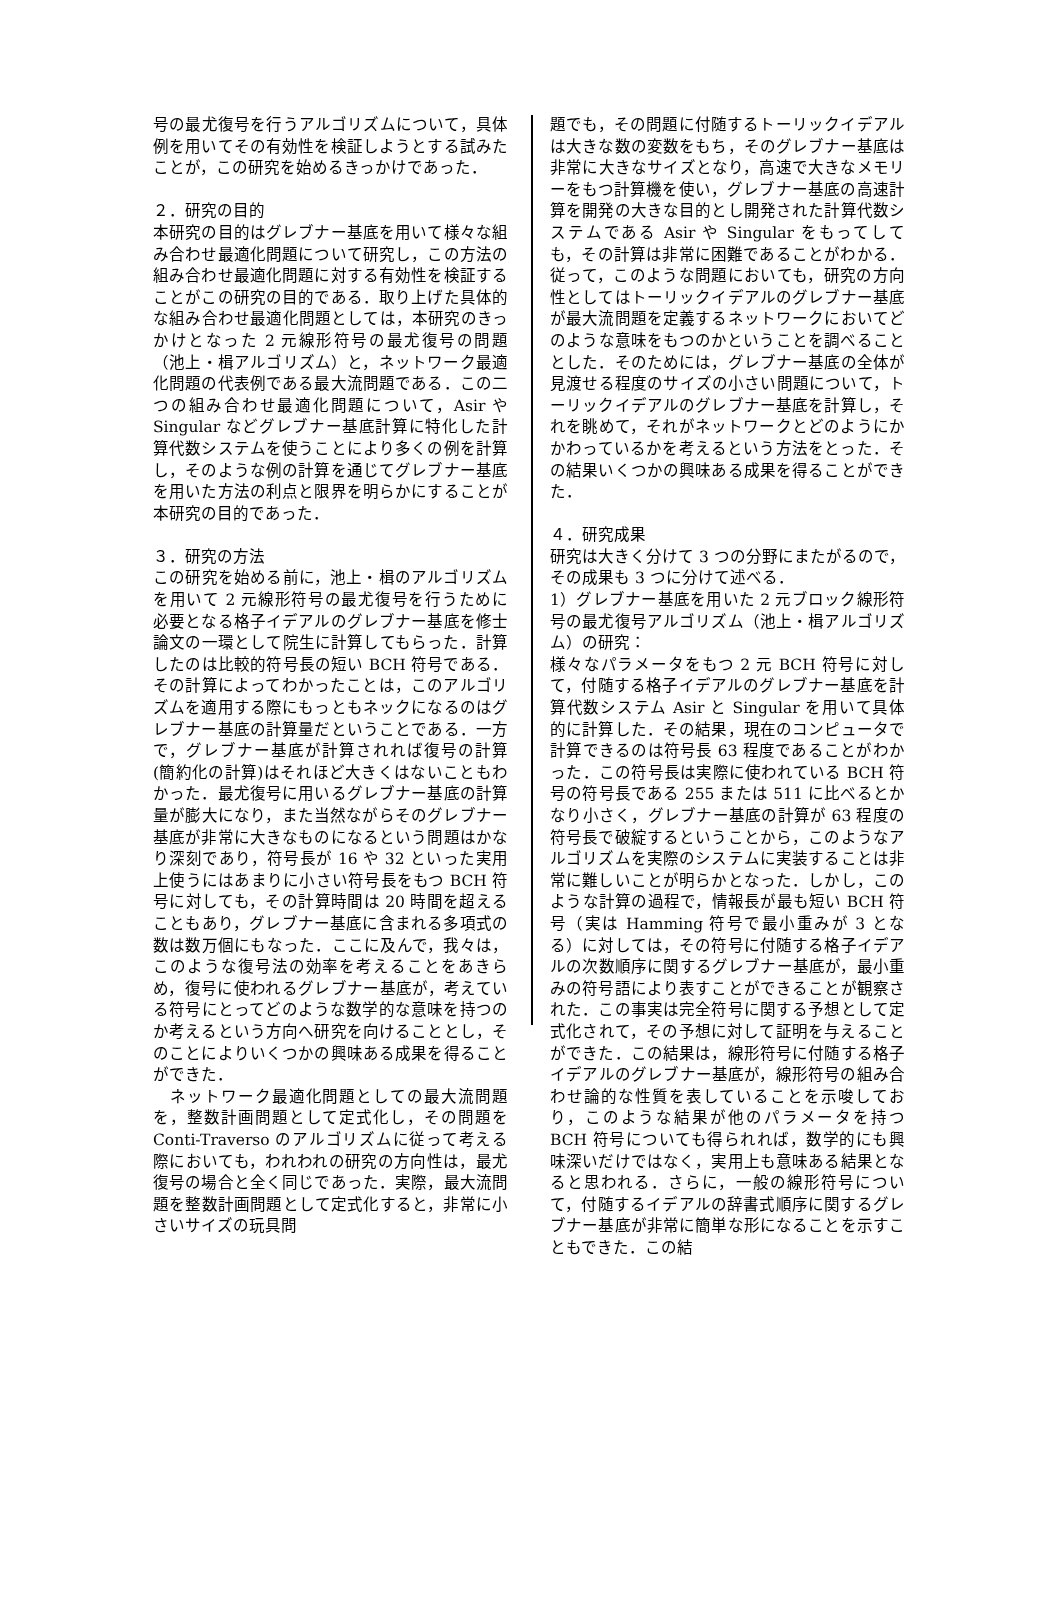号の最尤復号を行うアルゴリズムについて，具体例を用いてその有効性を検証しようとする試みたことが，この研究を始めるきっかけであった．
２．研究の目的
本研究の目的はグレブナー基底を用いて様々な組み合わせ最適化問題について研究し，この方法の組み合わせ最適化問題に対する有効性を検証することがこの研究の目的である．取り上げた具体的な組み合わせ最適化問題としては，本研究のきっかけとなった 2 元線形符号の最尤復号の問題（池上・楫アルゴリズム）と，ネットワーク最適化問題の代表例である最大流問題である．この二つの組み合わせ最適化問題について，Asir や Singular などグレブナー基底計算に特化した計算代数システムを使うことにより多くの例を計算し，そのような例の計算を通じてグレブナー基底を用いた方法の利点と限界を明らかにすることが本研究の目的であった．
３．研究の方法
この研究を始める前に，池上・楫のアルゴリズムを用いて 2 元線形符号の最尤復号を行うために必要となる格子イデアルのグレブナー基底を修士論文の一環として院生に計算してもらった．計算したのは比較的符号長の短い BCH 符号である．その計算によってわかったことは，このアルゴリズムを適用する際にもっともネックになるのはグレブナー基底の計算量だということである．一方で，グレブナー基底が計算されれば復号の計算(簡約化の計算)はそれほど大きくはないこともわかった．最尤復号に用いるグレブナー基底の計算量が膨大になり，また当然ながらそのグレブナー基底が非常に大きなものになるという問題はかなり深刻であり，符号長が 16 や 32 といった実用上使うにはあまりに小さい符号長をもつ BCH 符号に対しても，その計算時間は 20 時間を超えることもあり，グレブナー基底に含まれる多項式の数は数万個にもなった．ここに及んで，我々は，このような復号法の効率を考えることをあきらめ，復号に使われるグレブナー基底が，考えている符号にとってどのような数学的な意味を持つのか考えるという方向へ研究を向けることとし，そのことによりいくつかの興味ある成果を得ることができた．
　ネットワーク最適化問題としての最大流問題を，整数計画問題として定式化し，その問題を Conti-Traverso のアルゴリズムに従って考える際においても，われわれの研究の方向性は，最尤復号の場合と全く同じであった．実際，最大流問題を整数計画問題として定式化すると，非常に小さいサイズの玩具問
題でも，その問題に付随するトーリックイデアルは大きな数の変数をもち，そのグレブナー基底は非常に大きなサイズとなり，高速で大きなメモリーをもつ計算機を使い，グレブナー基底の高速計算を開発の大きな目的とし開発された計算代数システムである Asir や Singular をもってしても，その計算は非常に困難であることがわかる．従って，このような問題においても，研究の方向性としてはトーリックイデアルのグレブナー基底が最大流問題を定義するネットワークにおいてどのような意味をもつのかということを調べることとした．そのためには，グレブナー基底の全体が見渡せる程度のサイズの小さい問題について，トーリックイデアルのグレブナー基底を計算し，それを眺めて，それがネットワークとどのようにかかわっているかを考えるという方法をとった．その結果いくつかの興味ある成果を得ることができた．
４．研究成果
研究は大きく分けて 3 つの分野にまたがるので，その成果も 3 つに分けて述べる．
1）グレブナー基底を用いた 2 元ブロック線形符号の最尤復号アルゴリズム（池上・楫アルゴリズム）の研究：
様々なパラメータをもつ 2 元 BCH 符号に対して，付随する格子イデアルのグレブナー基底を計算代数システム Asir と Singular を用いて具体的に計算した．その結果，現在のコンピュータで計算できるのは符号長 63 程度であることがわかった．この符号長は実際に使われている BCH 符号の符号長である 255 または 511 に比べるとかなり小さく，グレブナー基底の計算が 63 程度の符号長で破綻するということから，このようなアルゴリズムを実際のシステムに実装することは非常に難しいことが明らかとなった．しかし，このような計算の過程で，情報長が最も短い BCH 符号（実は Hamming 符号で最小重みが 3 となる）に対しては，その符号に付随する格子イデアルの次数順序に関するグレブナー基底が，最小重みの符号語により表すことができることが観察された．この事実は完全符号に関する予想として定式化されて，その予想に対して証明を与えることができた．この結果は，線形符号に付随する格子イデアルのグレブナー基底が，線形符号の組み合わせ論的な性質を表していることを示唆しており，このような結果が他のパラメータを持つ BCH 符号についても得られれば，数学的にも興味深いだけではなく，実用上も意味ある結果となると思われる．さらに，一般の線形符号について，付随するイデアルの辞書式順序に関するグレブナー基底が非常に簡単な形になることを示すこともできた．この結